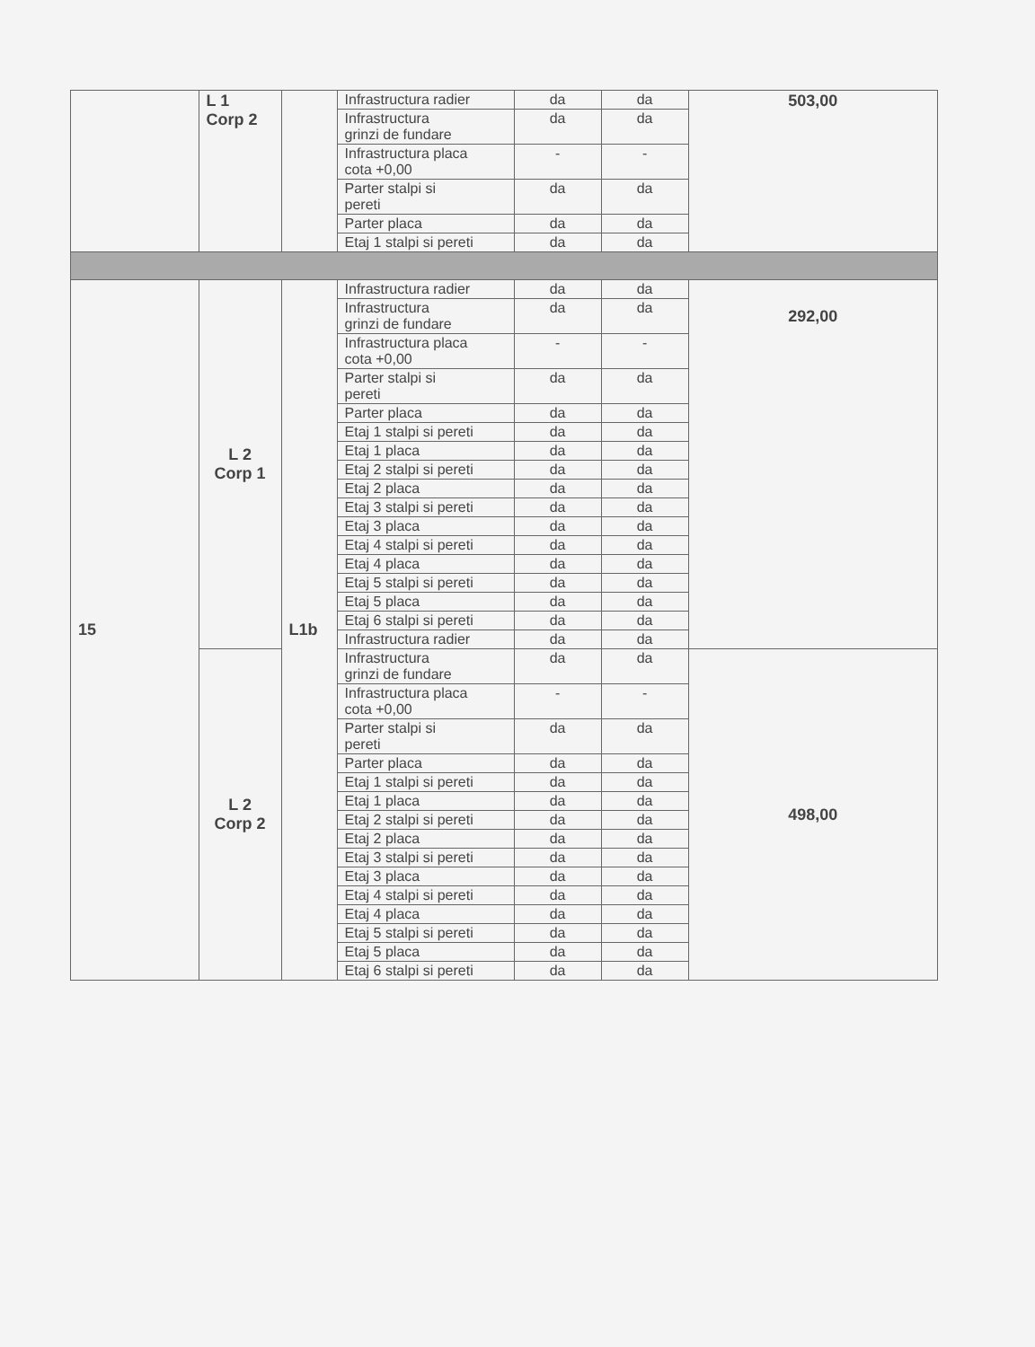| | L 1 Corp 2 | | Infrastructura radier | da | da | 503,00 |
| | | | Infrastructura grinzi de fundare | da | da | |
| | | | Infrastructura placa cota +0,00 | - | - | |
| | | | Parter stalpi si pereti | da | da | |
| | | | Parter placa | da | da | |
| | | | Etaj 1 stalpi si pereti | da | da | |
| 15 | L 2 Corp 1 | L1b | Infrastructura radier | da | da | 292,00 |
| | | | Infrastructura grinzi de fundare | da | da | |
| | | | Infrastructura placa cota +0,00 | - | - | |
| | | | Parter stalpi si pereti | da | da | |
| | | | Parter placa | da | da | |
| | | | Etaj 1 stalpi si pereti | da | da | |
| | | | Etaj 1 placa | da | da | |
| | | | Etaj 2 stalpi si pereti | da | da | |
| | | | Etaj 2 placa | da | da | |
| | | | Etaj 3 stalpi si pereti | da | da | |
| | | | Etaj 3 placa | da | da | |
| | | | Etaj 4 stalpi si pereti | da | da | |
| | | | Etaj 4 placa | da | da | |
| | | | Etaj 5 stalpi si pereti | da | da | |
| | | | Etaj 5 placa | da | da | |
| | | | Etaj 6 stalpi si pereti | da | da | |
| | | | Infrastructura radier | da | da | |
| | L 2 Corp 2 | | Infrastructura grinzi de fundare | da | da | 498,00 |
| | | | Infrastructura placa cota +0,00 | - | - | |
| | | | Parter stalpi si pereti | da | da | |
| | | | Parter placa | da | da | |
| | | | Etaj 1 stalpi si pereti | da | da | |
| | | | Etaj 1 placa | da | da | |
| | | | Etaj 2 stalpi si pereti | da | da | |
| | | | Etaj 2 placa | da | da | |
| | | | Etaj 3 stalpi si pereti | da | da | |
| | | | Etaj 3 placa | da | da | |
| | | | Etaj 4 stalpi si pereti | da | da | |
| | | | Etaj 4 placa | da | da | |
| | | | Etaj 5 stalpi si pereti | da | da | |
| | | | Etaj 5 placa | da | da | |
| | | | Etaj 6 stalpi si pereti | da | da | |